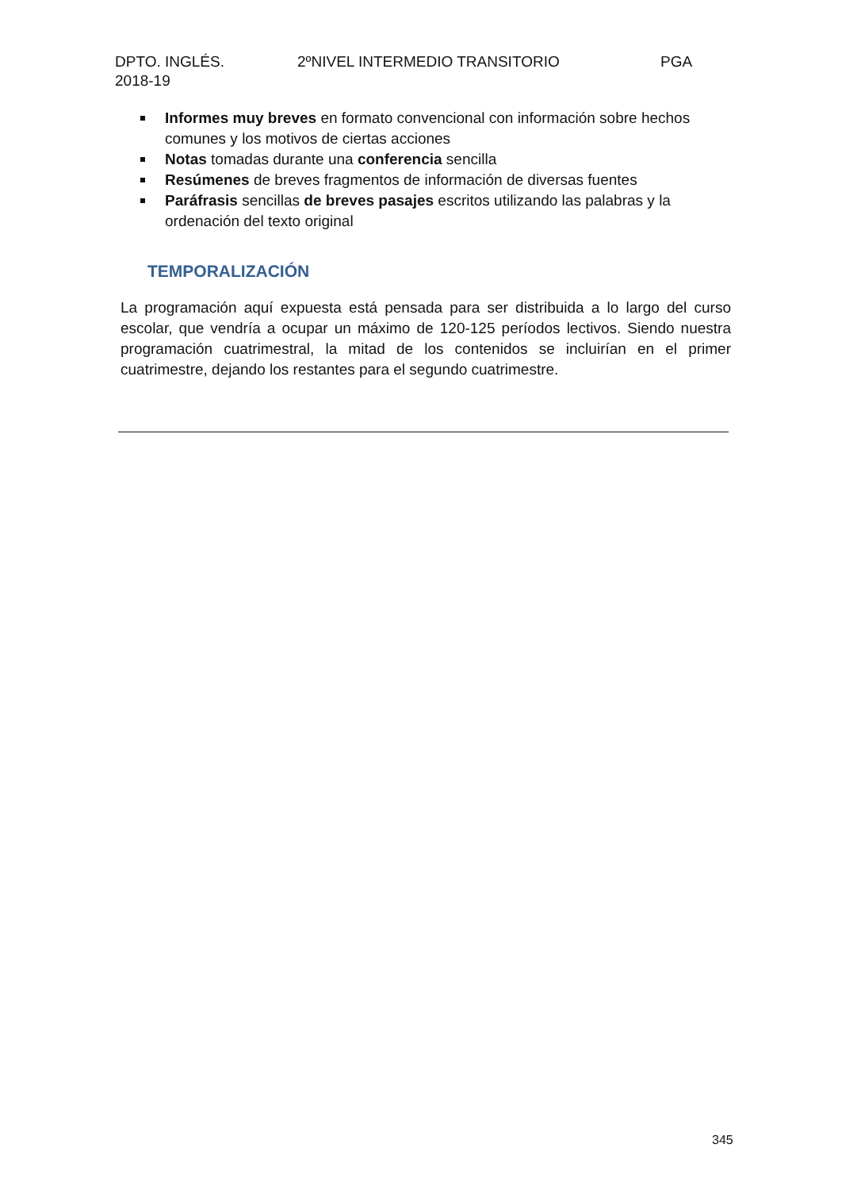DPTO. INGLÉS. 2ºNIVEL INTERMEDIO TRANSITORIO PGA
2018-19
Informes muy breves en formato convencional con información sobre hechos comunes y los motivos de ciertas acciones
Notas tomadas durante una conferencia sencilla
Resúmenes de breves fragmentos de información de diversas fuentes
Paráfrasis sencillas de breves pasajes escritos utilizando las palabras y la ordenación del texto original
TEMPORALIZACIÓN
La programación aquí expuesta está pensada para ser distribuida a lo largo del curso escolar, que vendría a ocupar un máximo de 120-125 períodos lectivos. Siendo nuestra programación cuatrimestral, la mitad de los contenidos se incluirían en el primer cuatrimestre, dejando los restantes para el segundo cuatrimestre.
345